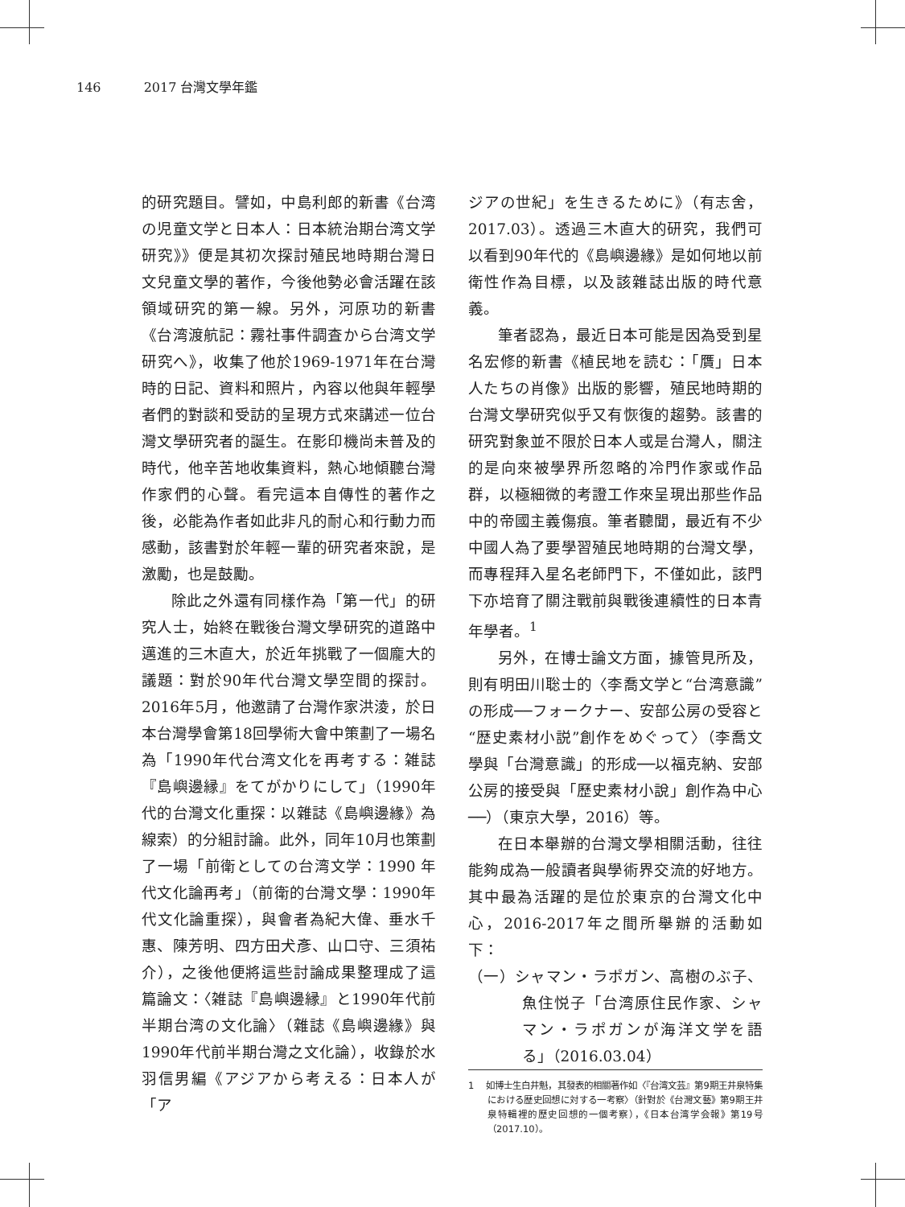146 2017 台灣文學年鑑
的研究題目。譬如，中島利郎的新書《台湾の児童文学と日本人：日本統治期台湾文学研究》》便是其初次探討殖民地時期台灣日文兒童文學的著作，今後他勢必會活躍在該領域研究的第一線。另外，河原功的新書《台湾渡航記：霧社事件調査から台湾文学研究へ》，收集了他於1969-1971年在台灣時的日記、資料和照片，內容以他與年輕學者們的對談和受訪的呈現方式來講述一位台灣文學研究者的誕生。在影印機尚未普及的時代，他辛苦地收集資料，熱心地傾聽台灣作家們的心聲。看完這本自傳性的著作之後，必能為作者如此非凡的耐心和行動力而感動，該書對於年輕一輩的研究者來說，是激勵，也是鼓勵。
除此之外還有同樣作為「第一代」的研究人士，始終在戰後台灣文學研究的道路中邁進的三木直大，於近年挑戰了一個龐大的議題：對於90年代台灣文學空間的探討。2016年5月，他邀請了台灣作家洪淩，於日本台灣學會第18回學術大會中策劃了一場名為「1990年代台湾文化を再考する：雑誌『島嶼邊縁』をてがかりにして」（1990年代的台灣文化重探：以雜誌《島嶼邊緣》為線索）的分組討論。此外，同年10月也策劃了一場「前衛としての台湾文学：1990 年代文化論再考」（前衛的台灣文學：1990年代文化論重探），與會者為紀大偉、垂水千惠、陳芳明、四方田犬彥、山口守、三須祐介），之後他便將這些討論成果整理成了這篇論文：〈雑誌『島嶼邊縁』と1990年代前半期台湾の文化論〉（雜誌《島嶼邊緣》與1990年代前半期台灣之文化論），收錄於水羽信男編《アジアから考える：日本人が「ア
ジアの世紀」を生きるために》（有志舍，2017.03）。透過三木直大的研究，我們可以看到90年代的《島嶼邊緣》是如何地以前衛性作為目標，以及該雜誌出版的時代意義。
筆者認為，最近日本可能是因為受到星名宏修的新書《植民地を読む：「贋」日本人たちの肖像》出版的影響，殖民地時期的台灣文學研究似乎又有恢復的趨勢。該書的研究對象並不限於日本人或是台灣人，關注的是向來被學界所忽略的冷門作家或作品群，以極細微的考證工作來呈現出那些作品中的帝國主義傷痕。筆者聽聞，最近有不少中國人為了要學習殖民地時期的台灣文學，而專程拜入星名老師門下，不僅如此，該門下亦培育了關注戰前與戰後連續性的日本青年學者。<sup>1</sup>
另外，在博士論文方面，據管見所及，則有明田川聡士的〈李喬文学と“台湾意識”の形成──フォークナー、安部公房の受容と“歴史素材小説”創作をめぐって〉（李喬文學與「台灣意識」的形成──以福克納、安部公房的接受與「歷史素材小說」創作為中心──）（東京大學，2016）等。
在日本舉辦的台灣文學相關活動，往往能夠成為一般讀者與學術界交流的好地方。其中最為活躍的是位於東京的台灣文化中心，2016-2017年之間所舉辦的活動如下：
（一）シャマン・ラポガン、高樹のぶ子、魚住悦子「台湾原住民作家、シャマン・ラポガンが海洋文学を語る」（2016.03.04）
1 如博士生白井魁，其發表的相關著作如〈『台湾文芸』第9期王井泉特集における歴史回想に対する一考察〉（針對於《台灣文藝》第9期王井泉特輯裡的歷史回想的一個考察），《日本台湾学会報》第19号（2017.10）。